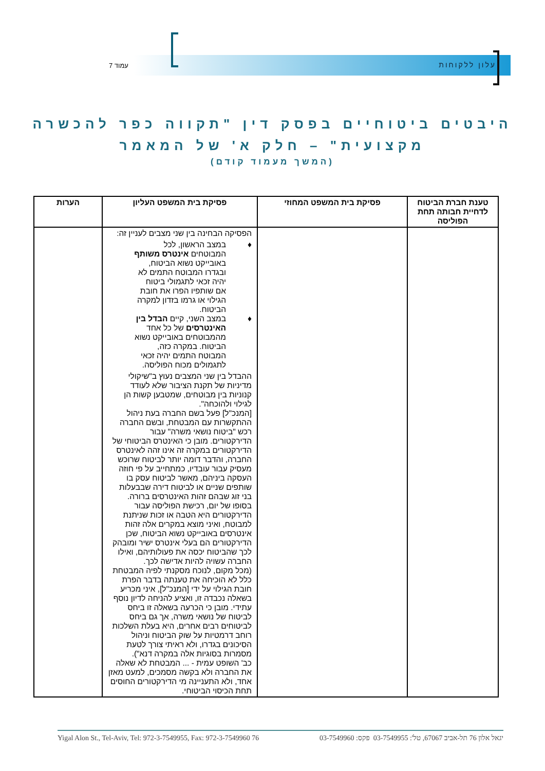עלון ללקוחות עמוד 7
היבטים ביטוחיים בפסק דין "תקווה כפר להכשרה מקצועית" – חלק א' של המאמר
(המשך מעמוד קודם)
| טענת חברת הביטוח לדחיית חבותה תחת הפוליסה | פסיקת בית המשפט המחוזי | פסיקת בית המשפט העליון | הערות |
| --- | --- | --- | --- |
| | | הפסיקה הבחינה בין שני מצבים לעניין זה: ♦ במצב הראשון, לכל המבוטחים אינטרס משותף באובייקט נשוא הביטוח, ובגדרו המבוטח התמים לא יהיה זכאי לתגמולי ביטוח אם שותפיו הפרו את חובת הגילוי או גרמו בזדון למקרה הביטוח. ♦ במצב השני, קיים הבדל בין האינטרסים של כל אחד מהמבוטחים באובייקט נשוא הביטוח. במקרה כזה, המבוטח התמים יהיה זכאי לתגמולים מכוח הפוליסה. ההבדל בין שני המצבים נעוץ ב"שיקולי מדיניות של תקנת הציבור שלא לעודד קנוניות בין מבוטחים, שמטבען קשות הן לגילוי ולהוכחה". [המנכ"ל] פעל בשם החברה בעת ניהול ההתקשרות עם המבטחת, ובשם החברה רכש "ביטוח נושאי משרה" עבור הדירקטורים. מובן כי האינטרס הביטוחי של הדירקטורים במקרה זה אינו זהה לאינטרס החברה, והדבר דומה יותר לביטוח שרוכש מעסיק עבור עובדיו, כמתחייב על פי חוזה העסקה ביניהם, מאשר לביטוח עסק בו שותפים שניים או לביטוח דירה שבבעלות בני זוג שבהם זהות האינטרסים ברורה. בסופו של יום, רכישת הפוליסה עבור הדירקטורים היא הטבה או זכות שניתנת למבוטח, ואיני מוצא במקרים אלה זהות אינטרסים באובייקט נשוא הביטוח, שכן הדירקטורים הם בעלי אינטרס ישיר ומובהק לכך שהביטוח יכסה את פעולותיהם, ואילו החברה עשויה להיות אדישה לכך. (מכל מקום, לנוכח מסקנתי לפיה המבטחת כלל לא הוכיחה את טענתה בדבר הפרת חובת הגילוי על ידי [המנכ"ל], איני מכריע בשאלה נכבדה זו, ואציע להניחה לדיון נוסף עתידי. מובן כי הכרעה בשאלה זו ביחס לביטוח של נושאי משרה, אך גם ביחס לביטוחים רבים אחרים, היא בעלת השלכות רוחב דרמטיות על שוק הביטוח וניהול הסיכונים בגדרו, ולא ראיתי צורך לטעת מסמרות בסוגיות אלה במקרה דנא"). כב' השופט עמית - ... המבטחת לא שאלה את החברה ולא בקשה מסמכים, למעט מאזן אחד, ולא התעניינה מי הדירקטורים החוסים תחת הכיסוי הביטוחי. | |
יגאל אלון 76 תל-אביב 67067, טל': 03-7549955 פקס: 03-7549960 76 Yigal Alon St., Tel-Aviv, Tel: 972-3-7549955, Fax: 972-3-7549960